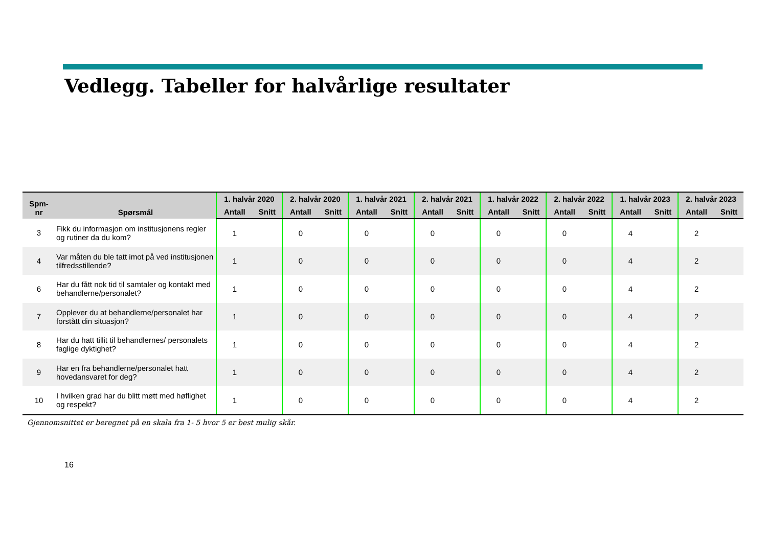Vedlegg. Tabeller for halvårlige resultater
| Spm- nr | Spørsmål | 1. halvår 2020 | | 2. halvår 2020 | | 1. halvår 2021 | | 2. halvår 2021 | | 1. halvår 2022 | | 2. halvår 2022 | | 1. halvår 2023 | | 2. halvår 2023 | |
| --- | --- | --- | --- | --- | --- | --- | --- | --- | --- | --- | --- | --- | --- | --- | --- | --- | --- |
| | | Antall | Snitt | Antall | Snitt | Antall | Snitt | Antall | Snitt | Antall | Snitt | Antall | Snitt | Antall | Snitt | Antall | Snitt |
| 3 | Fikk du informasjon om institusjonens regler og rutiner da du kom? | 1 | | 0 | | 0 | | 0 | | 0 | | 0 | | 4 | | 2 | |
| 4 | Var måten du ble tatt imot på ved institusjonen tilfredsstillende? | 1 | | 0 | | 0 | | 0 | | 0 | | 0 | | 4 | | 2 | |
| 6 | Har du fått nok tid til samtaler og kontakt med behandlerne/personalet? | 1 | | 0 | | 0 | | 0 | | 0 | | 0 | | 4 | | 2 | |
| 7 | Opplever du at behandlerne/personalet har forstått din situasjon? | 1 | | 0 | | 0 | | 0 | | 0 | | 0 | | 4 | | 2 | |
| 8 | Har du hatt tillit til behandlernes/ personalets faglige dyktighet? | 1 | | 0 | | 0 | | 0 | | 0 | | 0 | | 4 | | 2 | |
| 9 | Har en fra behandlerne/personalet hatt hovedansvaret for deg? | 1 | | 0 | | 0 | | 0 | | 0 | | 0 | | 4 | | 2 | |
| 10 | I hvilken grad har du blitt møtt med høflighet og respekt? | 1 | | 0 | | 0 | | 0 | | 0 | | 0 | | 4 | | 2 | |
Gjennomsnittet er beregnet på en skala fra 1- 5 hvor 5 er best mulig skår.
16